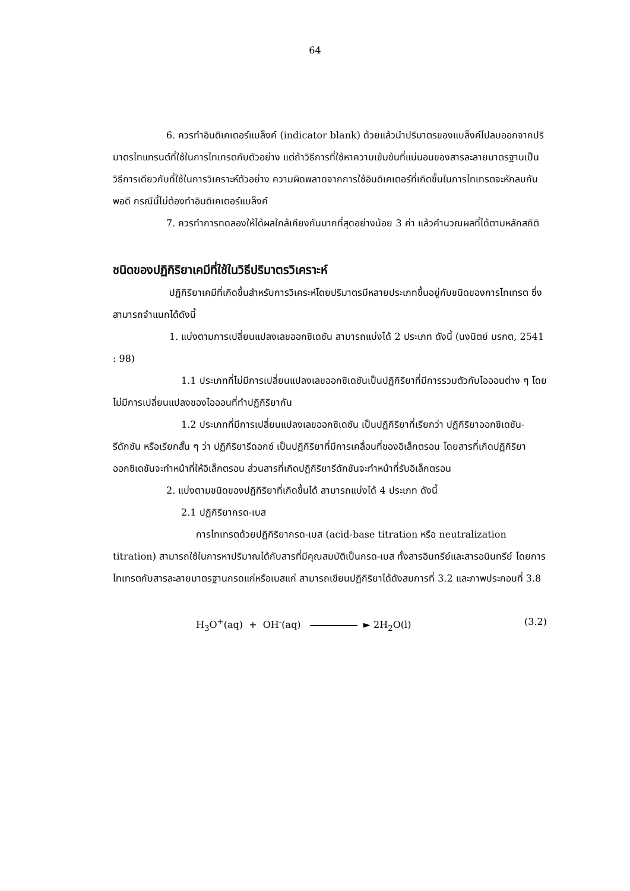64
6. ควรทำอินดิเคเตอร์แบล็งค์ (indicator blank) ด้วยแล้วนำปริมาตรของแบล็งค์ไปลบออกจากปริมาตรไทแทรนต์ที่ใช้ในการไทเทรตกับตัวอย่าง แต่ถ้าวิธีการที่ใช้หาความเข้มข้นที่แน่นอนของสารละลายมาตรฐานเป็นวิธีการเดียวกับที่ใช้ในการวิเคราะห์ตัวอย่าง ความผิดพลาดจากการใช้อินดิเคเตอร์ที่เกิดขึ้นในการไทเทรตจะหักลบกันพอดี กรณีนี้ไม่ต้องทำอินดิเคเตอร์แบล็งค์
7. ควรทำการทดลองให้ได้ผลใกล้เคียงกันมากที่สุดอย่างน้อย 3 ค่า แล้วคำนวณผลที่ได้ตามหลักสถิติ
ชนิดของปฏิกิริยาเคมีที่ใช้ในวิธีปริมาตรวิเคราะห์
ปฏิกิริยาเคมีที่เกิดขึ้นสำหรับการวิเคระห์โดยปริมาตรมีหลายประเภทขึ้นอยู่กับชนิดของการไทเทรต ซึ่งสามารถจำแนกได้ดังนี้
1. แบ่งตามการเปลี่ยนแปลงเลขออกซิเดชัน สามารถแบ่งได้ 2 ประเภท ดังนี้ (นงนิตย์ มรกต, 2541 : 98)
1.1 ประเภทที่ไม่มีการเปลี่ยนแปลงเลขออกซิเดชันเป็นปฏิกิริยาที่มีการรวมตัวกับไอออนต่าง ๆ โดยไม่มีการเปลี่ยนแปลงของไอออนที่ทำปฏิกิริยากัน
1.2 ประเภทที่มีการเปลี่ยนแปลงเลขออกซิเดชัน เป็นปฏิกิริยาที่เรียกว่า ปฏิกิริยาออกซิเดชัน-รีดักชัน หรือเรียกสั้น ๆ ว่า ปฏิกิริยารีดอกซ์ เป็นปฏิกิริยาที่มีการเคลื่อนที่ของอิเล็กตรอน โดยสารที่เกิดปฏิกิริยาออกซิเดชันจะทำหน้าที่ให้อิเล็กตรอน ส่วนสารที่เกิดปฏิกิริยารีดักชันจะทำหน้าที่รับอิเล็กตรอน
2. แบ่งตามชนิดของปฏิกิริยาที่เกิดขึ้นได้ สามารถแบ่งได้ 4 ประเภท ดังนี้
2.1 ปฏิกิริยากรด-เบส
การไทเทรตด้วยปฏิกิริยากรด-เบส (acid-base titration หรือ neutralization titration) สามารถใช้ในการหาปริมาณได้กับสารที่มีคุณสมบัติเป็นกรด-เบส ทั้งสารอินทรีย์และสารอนินทรีย์ โดยการไทเทรตกับสารละลายมาตรฐานกรดแก่หรือเบสแก่ สามารถเขียนปฏิกิริยาได้ดังสมการที่ 3.2 และภาพประกอบที่ 3.8
H<sub>3</sub>O<sup>+</sup>(aq) + OH<sup>-</sup>(aq) ► 2H<sub>2</sub>O(l) (3.2)